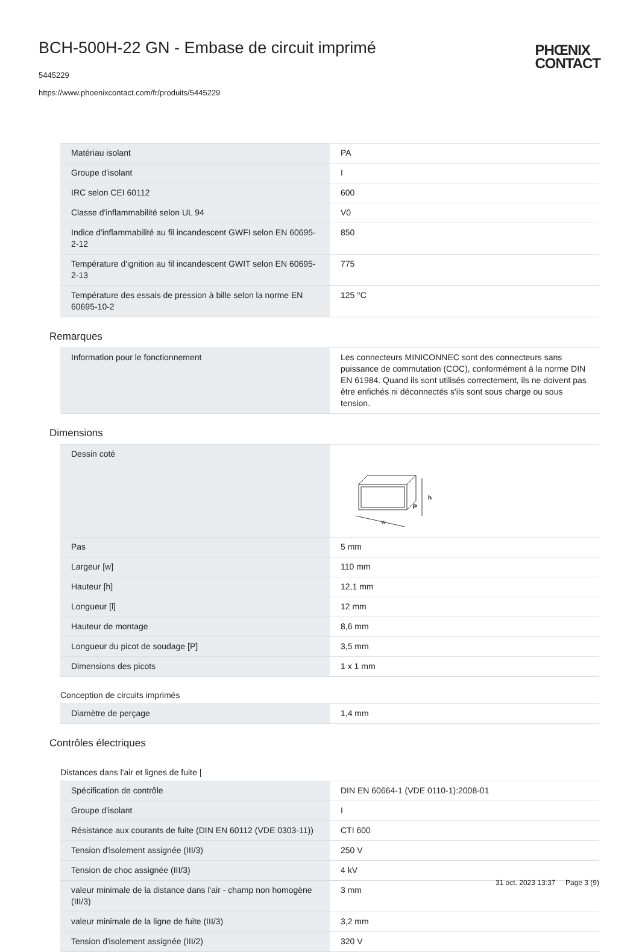BCH-500H-22 GN - Embase de circuit imprimé
5445229
https://www.phoenixcontact.com/fr/produits/5445229
PHŒNIX
CONTACT
| Matériau isolant | PA |
| Groupe d'isolant | I |
| IRC selon CEI 60112 | 600 |
| Classe d'inflammabilité selon UL 94 | V0 |
| Indice d'inflammabilité au fil incandescent GWFI selon EN 60695-2-12 | 850 |
| Température d'ignition au fil incandescent GWIT selon EN 60695-2-13 | 775 |
| Température des essais de pression à bille selon la norme EN 60695-10-2 | 125 °C |
Remarques
| Information pour le fonctionnement | Les connecteurs MINICONNEC sont des connecteurs sans puissance de commutation (COC), conformément à la norme DIN EN 61984. Quand ils sont utilisés correctement, ils ne doivent pas être enfichés ni déconnectés s'ils sont sous charge ou sous tension. |
Dimensions
| Dessin coté | h P w |
| Pas | 5 mm |
| Largeur [w] | 110 mm |
| Hauteur [h] | 12,1 mm |
| Longueur [l] | 12 mm |
| Hauteur de montage | 8,6 mm |
| Longueur du picot de soudage [P] | 3,5 mm |
| Dimensions des picots | 1 x 1 mm |
Conception de circuits imprimés
| Diamètre de perçage | 1,4 mm |
Contrôles électriques
Distances dans l'air et lignes de fuite |
| Spécification de contrôle | DIN EN 60664-1 (VDE 0110-1):2008-01 |
| Groupe d'isolant | I |
| Résistance aux courants de fuite (DIN EN 60112 (VDE 0303-11)) | CTI 600 |
| Tension d'isolement assignée (III/3) | 250 V |
| Tension de choc assignée (III/3) | 4 kV |
| valeur minimale de la distance dans l'air - champ non homogène (III/3) | 3 mm |
| valeur minimale de la ligne de fuite (III/3) | 3,2 mm |
| Tension d'isolement assignée (III/2) | 320 V |
31 oct. 2023 13:37 Page 3 (9)